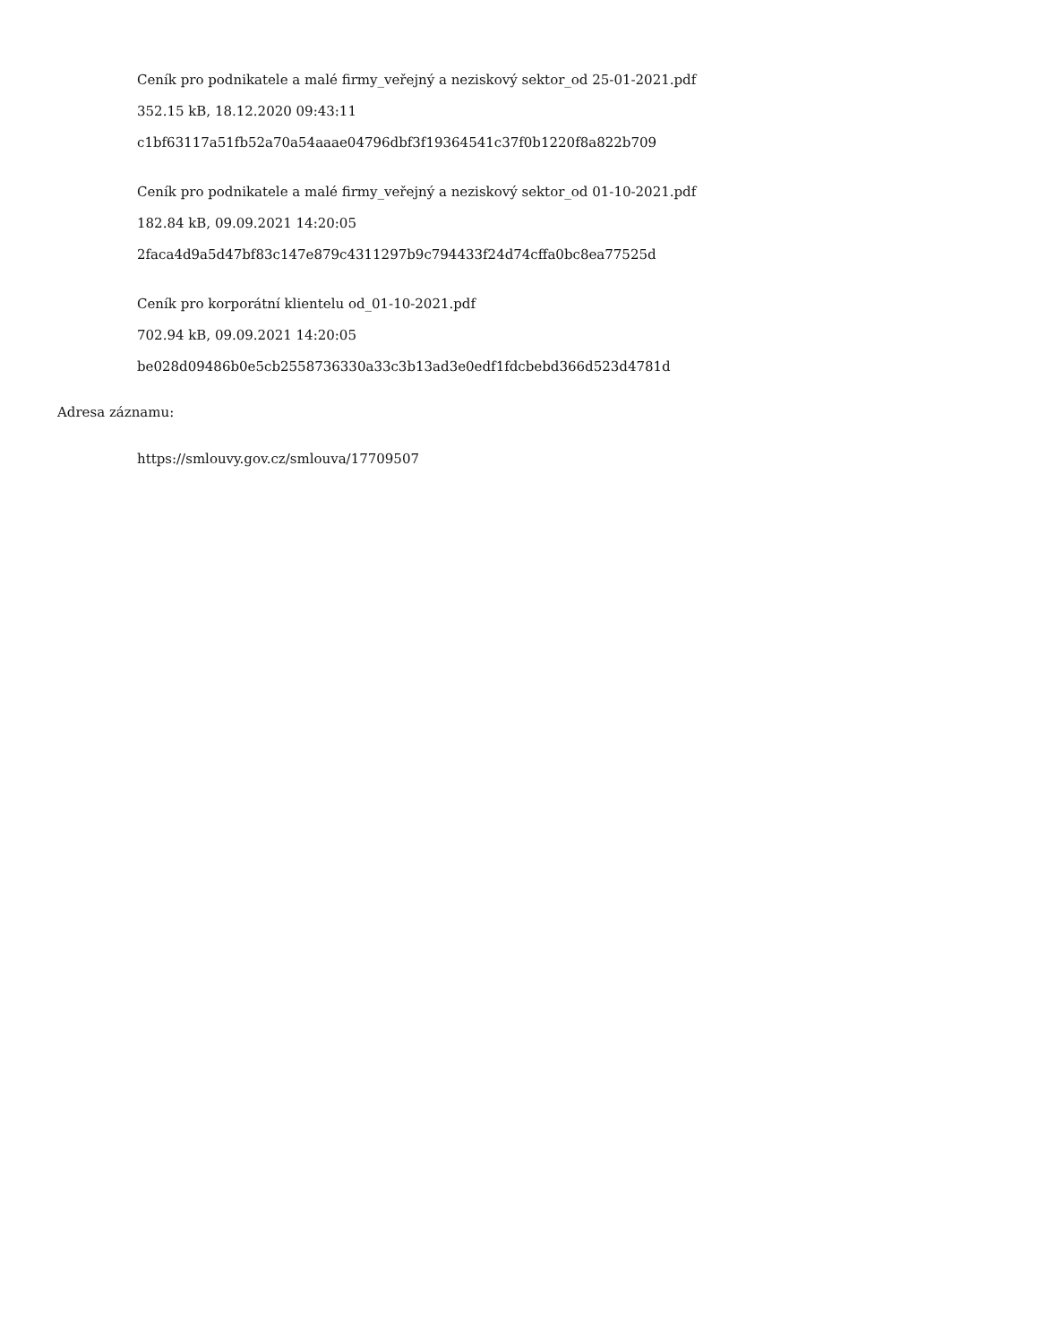Ceník pro podnikatele a malé firmy_veřejný a neziskový sektor_od 25-01-2021.pdf
352.15 kB, 18.12.2020 09:43:11
c1bf63117a51fb52a70a54aaae04796dbf3f19364541c37f0b1220f8a822b709
Ceník pro podnikatele a malé firmy_veřejný a neziskový sektor_od 01-10-2021.pdf
182.84 kB, 09.09.2021 14:20:05
2faca4d9a5d47bf83c147e879c4311297b9c794433f24d74cffa0bc8ea77525d
Ceník pro korporátní klientelu od_01-10-2021.pdf
702.94 kB, 09.09.2021 14:20:05
be028d09486b0e5cb2558736330a33c3b13ad3e0edf1fdcbebd366d523d4781d
Adresa záznamu:
https://smlouvy.gov.cz/smlouva/17709507